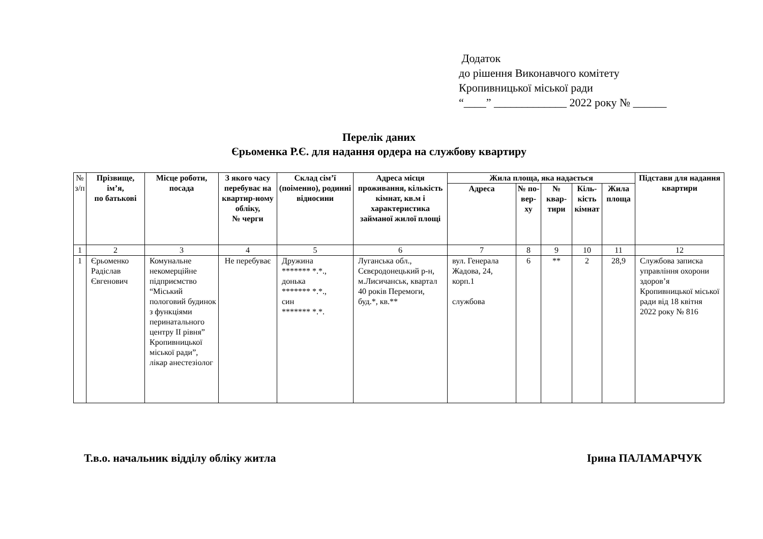Додаток
до рішення Виконавчого комітету
Кропивницької міської ради
“____” _____________ 2022 року № ______
Перелік даних
Єрьоменка Р.Є. для надання ордера на службову квартиру
| № з/п | Прізвище, ім’я, по батькові | Місце роботи, посада | З якого часу перебуває на квартир-ному обліку, № черги | Склад сім’ї (поіменно), родинні відносини | Адреса місця проживання, кількість кімнат, кв.м і характеристика займаної жилої площі | Жила площа, яка надається | | | | | Підстави для надання квартири |
| --- | --- | --- | --- | --- | --- | --- | --- | --- | --- | --- | --- |
| | | | | | | Адреса | № по-вер-ху | № квар-тири | Кіль-кість кімнат | Жила площа | |
| 1 | 2 | 3 | 4 | 5 | 6 | 7 | 8 | 9 | 10 | 11 | 12 |
| 1 | Єрьоменко Радіслав Євгенович | Комунальне некомерційне підприємство “Міський пологовий будинок з функціями перинатального центру ІІ рівня” Кропивницької міської ради”, лікар анестезіолог | Не перебуває | Дружина ******* *.*., донька ******* *.*., син ******* *.*. | Луганська обл., Сєвєродонецький р-н, м.Лисичанськ, квартал 40 років Перемоги, буд.*, кв.** | вул. Генерала Жадова, 24, корп.1 службова | 6 | ** | 2 | 28,9 | Службова записка управління охорони здоров’я Кропивницької міської ради від 18 квітня 2022 року № 816 |
Т.в.о. начальник відділу обліку житла Ірина ПАЛАМАРЧУК